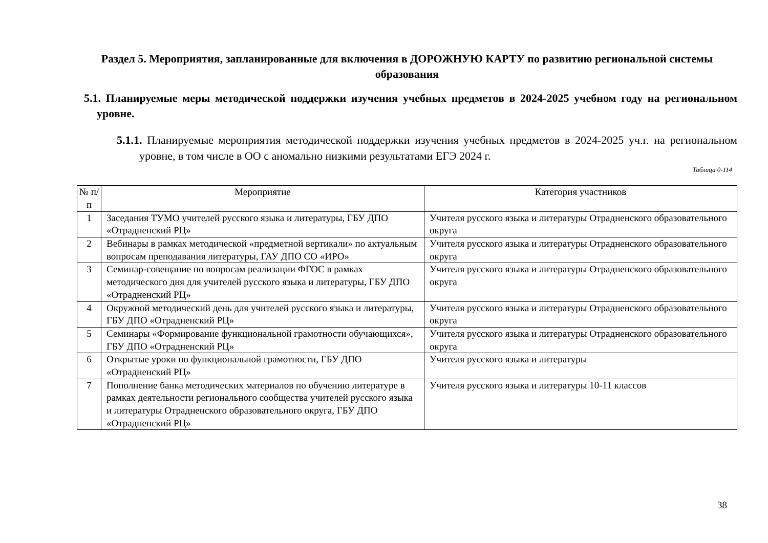Раздел 5. Мероприятия, запланированные для включения в ДОРОЖНУЮ КАРТУ по развитию региональной системы образования
5.1. Планируемые меры методической поддержки изучения учебных предметов в 2024-2025 учебном году на региональном уровне.
5.1.1. Планируемые мероприятия методической поддержки изучения учебных предметов в 2024-2025 уч.г. на региональном уровне, в том числе в ОО с аномально низкими результатами ЕГЭ 2024 г.
Таблица 0-114
| № п/п | Мероприятие | Категория участников |
| --- | --- | --- |
| 1 | Заседания ТУМО учителей русского языка и литературы, ГБУ ДПО «Отрадненский РЦ» | Учителя русского языка и литературы Отрадненского образовательного округа |
| 2 | Вебинары в рамках методической «предметной вертикали» по актуальным вопросам преподавания литературы, ГАУ ДПО СО «ИРО» | Учителя русского языка и литературы Отрадненского образовательного округа |
| 3 | Семинар-совещание по вопросам реализации ФГОС в рамках методического дня для учителей русского языка и литературы, ГБУ ДПО «Отрадненский РЦ» | Учителя русского языка и литературы Отрадненского образовательного округа |
| 4 | Окружной методический день для учителей русского языка и литературы, ГБУ ДПО «Отрадненский РЦ» | Учителя русского языка и литературы Отрадненского образовательного округа |
| 5 | Семинары «Формирование функциональной грамотности обучающихся», ГБУ ДПО «Отрадненский РЦ» | Учителя русского языка и литературы Отрадненского образовательного округа |
| 6 | Открытые уроки по функциональной грамотности, ГБУ ДПО «Отрадненский РЦ» | Учителя русского языка и литературы |
| 7 | Пополнение банка методических материалов по обучению литературе в рамках деятельности регионального сообщества учителей русского языка и литературы Отрадненского образовательного округа, ГБУ ДПО «Отрадненский РЦ» | Учителя русского языка и литературы 10-11 классов |
38